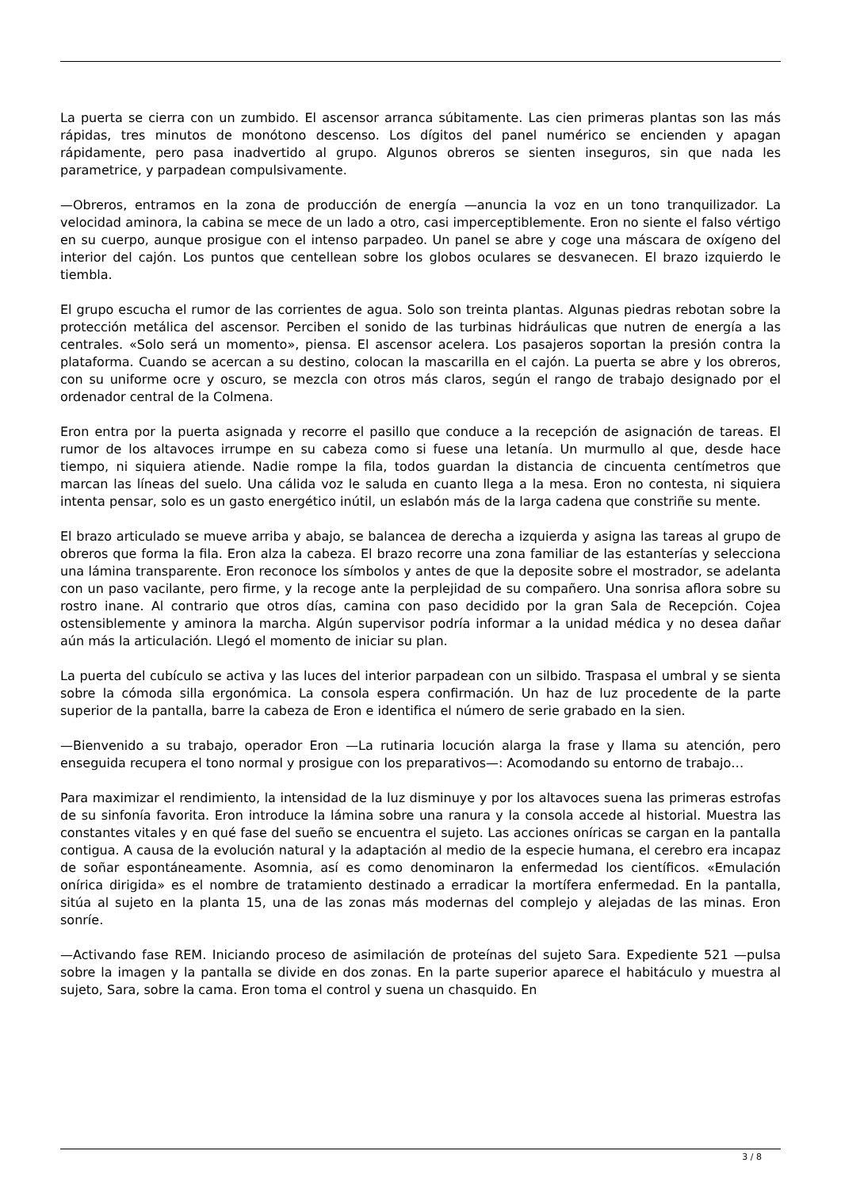La puerta se cierra con un zumbido. El ascensor arranca súbitamente. Las cien primeras plantas son las más rápidas, tres minutos de monótono descenso. Los dígitos del panel numérico se encienden y apagan rápidamente, pero pasa inadvertido al grupo. Algunos obreros se sienten inseguros, sin que nada les parametrice, y parpadean compulsivamente.
—Obreros, entramos en la zona de producción de energía —anuncia la voz en un tono tranquilizador. La velocidad aminora, la cabina se mece de un lado a otro, casi imperceptiblemente. Eron no siente el falso vértigo en su cuerpo, aunque prosigue con el intenso parpadeo. Un panel se abre y coge una máscara de oxígeno del interior del cajón. Los puntos que centellean sobre los globos oculares se desvanecen. El brazo izquierdo le tiembla.
El grupo escucha el rumor de las corrientes de agua. Solo son treinta plantas. Algunas piedras rebotan sobre la protección metálica del ascensor. Perciben el sonido de las turbinas hidráulicas que nutren de energía a las centrales. «Solo será un momento», piensa. El ascensor acelera. Los pasajeros soportan la presión contra la plataforma. Cuando se acercan a su destino, colocan la mascarilla en el cajón. La puerta se abre y los obreros, con su uniforme ocre y oscuro, se mezcla con otros más claros, según el rango de trabajo designado por el ordenador central de la Colmena.
Eron entra por la puerta asignada y recorre el pasillo que conduce a la recepción de asignación de tareas. El rumor de los altavoces irrumpe en su cabeza como si fuese una letanía. Un murmullo al que, desde hace tiempo, ni siquiera atiende. Nadie rompe la fila, todos guardan la distancia de cincuenta centímetros que marcan las líneas del suelo. Una cálida voz le saluda en cuanto llega a la mesa. Eron no contesta, ni siquiera intenta pensar, solo es un gasto energético inútil, un eslabón más de la larga cadena que constriñe su mente.
El brazo articulado se mueve arriba y abajo, se balancea de derecha a izquierda y asigna las tareas al grupo de obreros que forma la fila. Eron alza la cabeza. El brazo recorre una zona familiar de las estanterías y selecciona una lámina transparente. Eron reconoce los símbolos y antes de que la deposite sobre el mostrador, se adelanta con un paso vacilante, pero firme, y la recoge ante la perplejidad de su compañero. Una sonrisa aflora sobre su rostro inane. Al contrario que otros días, camina con paso decidido por la gran Sala de Recepción. Cojea ostensiblemente y aminora la marcha. Algún supervisor podría informar a la unidad médica y no desea dañar aún más la articulación. Llegó el momento de iniciar su plan.
La puerta del cubículo se activa y las luces del interior parpadean con un silbido. Traspasa el umbral y se sienta sobre la cómoda silla ergonómica. La consola espera confirmación. Un haz de luz procedente de la parte superior de la pantalla, barre la cabeza de Eron e identifica el número de serie grabado en la sien.
—Bienvenido a su trabajo, operador Eron —La rutinaria locución alarga la frase y llama su atención, pero enseguida recupera el tono normal y prosigue con los preparativos—: Acomodando su entorno de trabajo…
Para maximizar el rendimiento, la intensidad de la luz disminuye y por los altavoces suena las primeras estrofas de su sinfonía favorita. Eron introduce la lámina sobre una ranura y la consola accede al historial. Muestra las constantes vitales y en qué fase del sueño se encuentra el sujeto. Las acciones oníricas se cargan en la pantalla contigua. A causa de la evolución natural y la adaptación al medio de la especie humana, el cerebro era incapaz de soñar espontáneamente. Asomnia, así es como denominaron la enfermedad los científicos. «Emulación onírica dirigida» es el nombre de tratamiento destinado a erradicar la mortífera enfermedad. En la pantalla, sitúa al sujeto en la planta 15, una de las zonas más modernas del complejo y alejadas de las minas. Eron sonríe.
—Activando fase REM. Iniciando proceso de asimilación de proteínas del sujeto Sara. Expediente 521 —pulsa sobre la imagen y la pantalla se divide en dos zonas. En la parte superior aparece el habitáculo y muestra al sujeto, Sara, sobre la cama. Eron toma el control y suena un chasquido. En
3 / 8